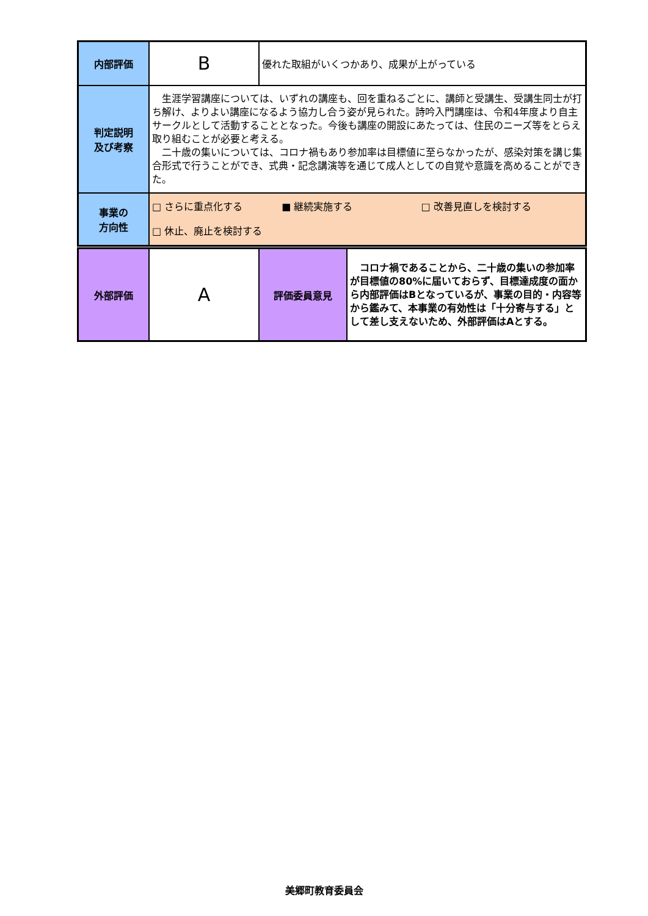| 内部評価 | B | 優れた取組がいくつかあり、成果が上がっている |
| 判定説明 及び考察 | 生涯学習講座については、いずれの講座も、回を重ねるごとに、講師と受講生、受講生同士が打ち解け、よりよい講座になるよう協力し合う姿が見られた。詩吟入門講座は、令和4年度より自主サークルとして活動することとなった。今後も講座の開設にあたっては、住民のニーズ等をとらえ取り組むことが必要と考える。 二十歳の集いについては、コロナ禍もあり参加率は目標値に至らなかったが、感染対策を講じ集合形式で行うことができ、式典・記念講演等を通じて成人としての自覚や意識を高めることができた。 | |
| 事業の 方向性 | □ さらに重点化する ■ 継続実施する □ 改善見直しを検討する □ 休止、廃止を検討する | |
| 外部評価 | A | 評価委員意見 | コロナ禍であることから、二十歳の集いの参加率が目標値の80%に届いておらず、目標達成度の面から内部評価はBとなっているが、事業の目的・内容等から鑑みて、本事業の有効性は「十分寄与する」として差し支えないため、外部評価はAとする。 |
美郷町教育委員会